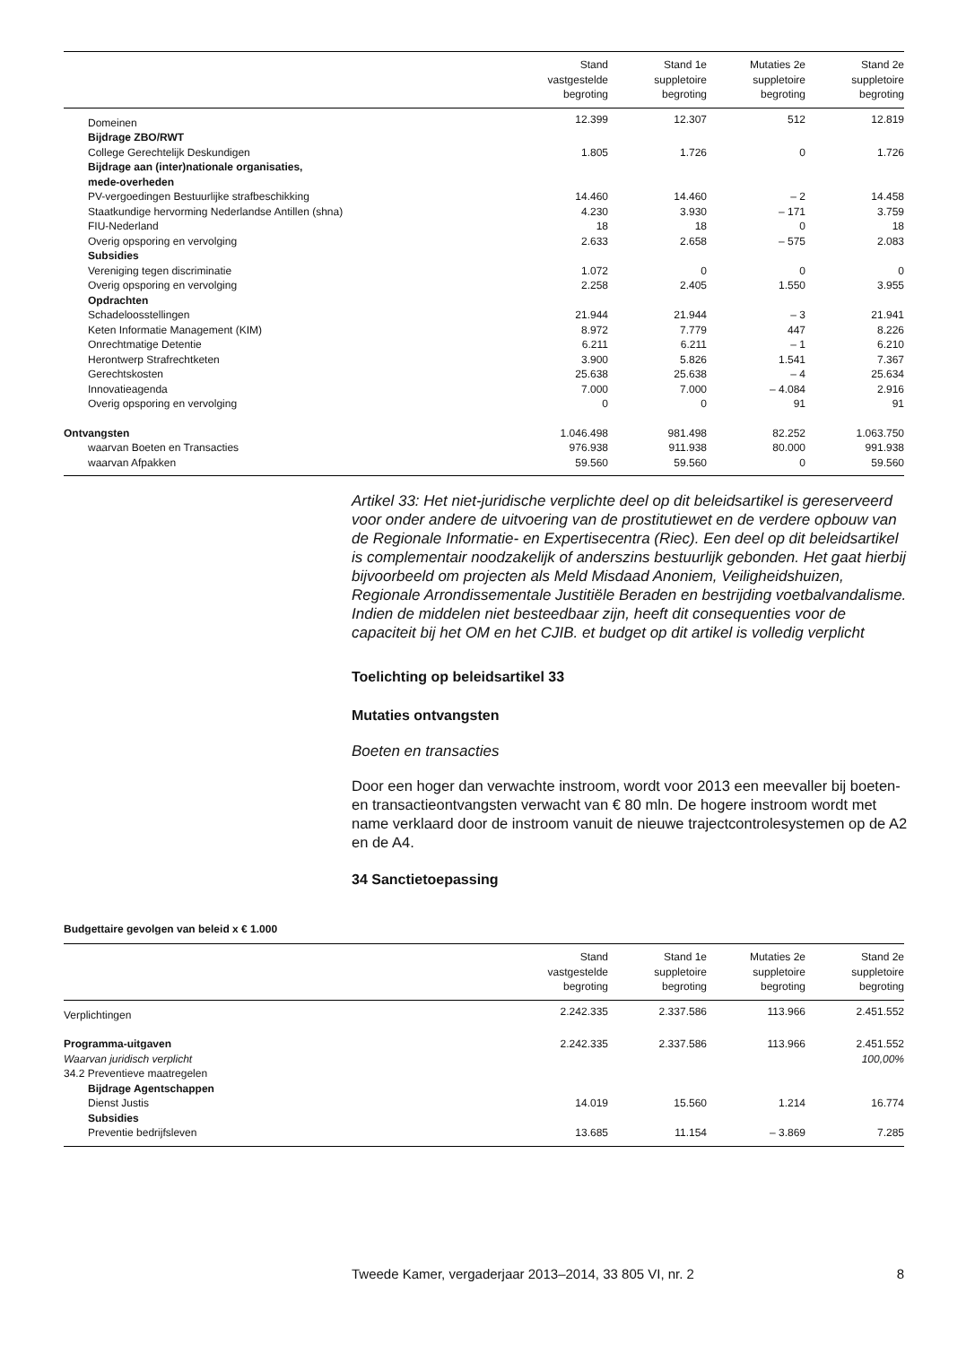| | Stand vastgestelde begroting | Stand 1e suppletoire begroting | Mutaties 2e suppletoire begroting | Stand 2e suppletoire begroting |
| --- | --- | --- | --- | --- |
| Domeinen | 12.399 | 12.307 | 512 | 12.819 |
| Bijdrage ZBO/RWT | | | | |
| College Gerechtelijk Deskundigen | 1.805 | 1.726 | 0 | 1.726 |
| Bijdrage aan (inter)nationale organisaties, mede-overheden | | | | |
| PV-vergoedingen Bestuurlijke strafbeschikking | 14.460 | 14.460 | – 2 | 14.458 |
| Staatkundige hervorming Nederlandse Antillen (shna) | 4.230 | 3.930 | – 171 | 3.759 |
| FIU-Nederland | 18 | 18 | 0 | 18 |
| Overig opsporing en vervolging | 2.633 | 2.658 | – 575 | 2.083 |
| Subsidies | | | | |
| Vereniging tegen discriminatie | 1.072 | 0 | 0 | 0 |
| Overig opsporing en vervolging | 2.258 | 2.405 | 1.550 | 3.955 |
| Opdrachten | | | | |
| Schadeloosstellingen | 21.944 | 21.944 | – 3 | 21.941 |
| Keten Informatie Management (KIM) | 8.972 | 7.779 | 447 | 8.226 |
| Onrechtmatige Detentie | 6.211 | 6.211 | – 1 | 6.210 |
| Herontwerp Strafrechtketen | 3.900 | 5.826 | 1.541 | 7.367 |
| Gerechtskosten | 25.638 | 25.638 | – 4 | 25.634 |
| Innovatieagenda | 7.000 | 7.000 | – 4.084 | 2.916 |
| Overig opsporing en vervolging | 0 | 0 | 91 | 91 |
| Ontvangsten | 1.046.498 | 981.498 | 82.252 | 1.063.750 |
| waarvan Boeten en Transacties | 976.938 | 911.938 | 80.000 | 991.938 |
| waarvan Afpakken | 59.560 | 59.560 | 0 | 59.560 |
Artikel 33: Het niet-juridische verplichte deel op dit beleidsartikel is gereserveerd voor onder andere de uitvoering van de prostitutiewet en de verdere opbouw van de Regionale Informatie- en Expertisecentra (Riec). Een deel op dit beleidsartikel is complementair noodzakelijk of anderszins bestuurlijk gebonden. Het gaat hierbij bijvoorbeeld om projecten als Meld Misdaad Anoniem, Veiligheidshuizen, Regionale Arrondissementale Justitiële Beraden en bestrijding voetbalvandalisme.
Indien de middelen niet besteedbaar zijn, heeft dit consequenties voor de capaciteit bij het OM en het CJIB. et budget op dit artikel is volledig verplicht
Toelichting op beleidsartikel 33
Mutaties ontvangsten
Boeten en transacties
Door een hoger dan verwachte instroom, wordt voor 2013 een meevaller bij boeten- en transactieontvangsten verwacht van € 80 mln. De hogere instroom wordt met name verklaard door de instroom vanuit de nieuwe trajectcontrolesystemen op de A2 en de A4.
34 Sanctietoepassing
Budgettaire gevolgen van beleid x € 1.000
| | Stand vastgestelde begroting | Stand 1e suppletoire begroting | Mutaties 2e suppletoire begroting | Stand 2e suppletoire begroting |
| --- | --- | --- | --- | --- |
| Verplichtingen | 2.242.335 | 2.337.586 | 113.966 | 2.451.552 |
| Programma-uitgaven | 2.242.335 | 2.337.586 | 113.966 | 2.451.552 |
| Waarvan juridisch verplicht | | | | 100,00% |
| 34.2 Preventieve maatregelen | | | | |
| Bijdrage Agentschappen | | | | |
| Dienst Justis | 14.019 | 15.560 | 1.214 | 16.774 |
| Subsidies | | | | |
| Preventie bedrijfsleven | 13.685 | 11.154 | – 3.869 | 7.285 |
Tweede Kamer, vergaderjaar 2013–2014, 33 805 VI, nr. 2 8